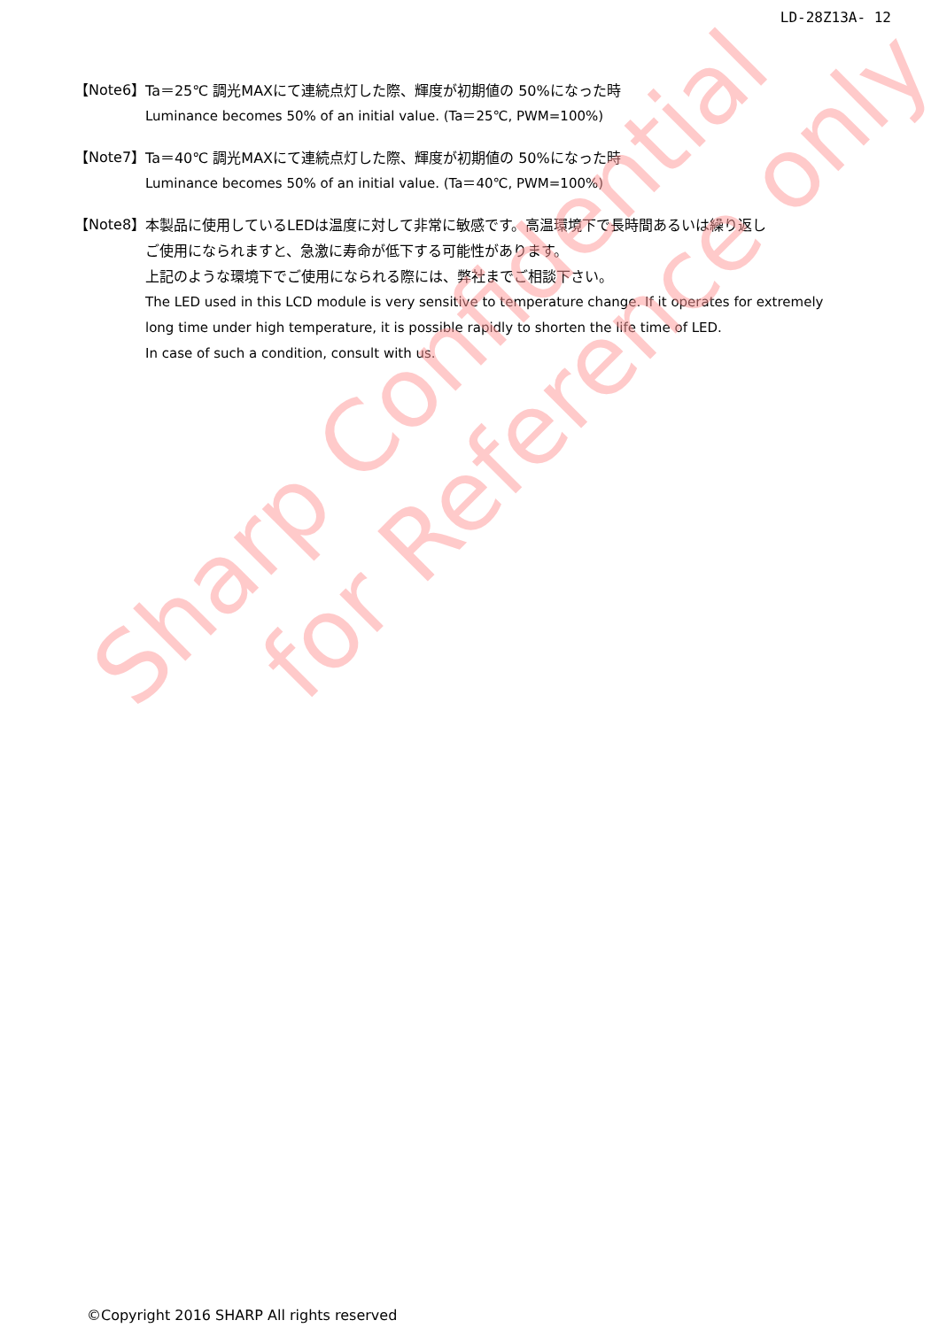LD-28Z13A- 12
【Note6】
Ta＝25℃ 調光MAXにて連続点灯した際、輝度が初期値の 50%になった時
Luminance becomes 50% of an initial value. (Ta＝25℃, PWM=100%)
【Note7】
Ta＝40℃ 調光MAXにて連続点灯した際、輝度が初期値の 50%になった時
Luminance becomes 50% of an initial value. (Ta＝40℃, PWM=100%)
【Note8】
本製品に使用しているLEDは温度に対して非常に敏感です。高温環境下で長時間あるいは繰り返し
ご使用になられますと、急激に寿命が低下する可能性があります。
上記のような環境下でご使用になられる際には、弊社までご相談下さい。
The LED used in this LCD module is very sensitive to temperature change. If it operates for extremely
long time under high temperature, it is possible rapidly to shorten the life time of LED.
In case of such a condition, consult with us.
Sharp Confidential
for Reference only
©Copyright 2016 SHARP All rights reserved